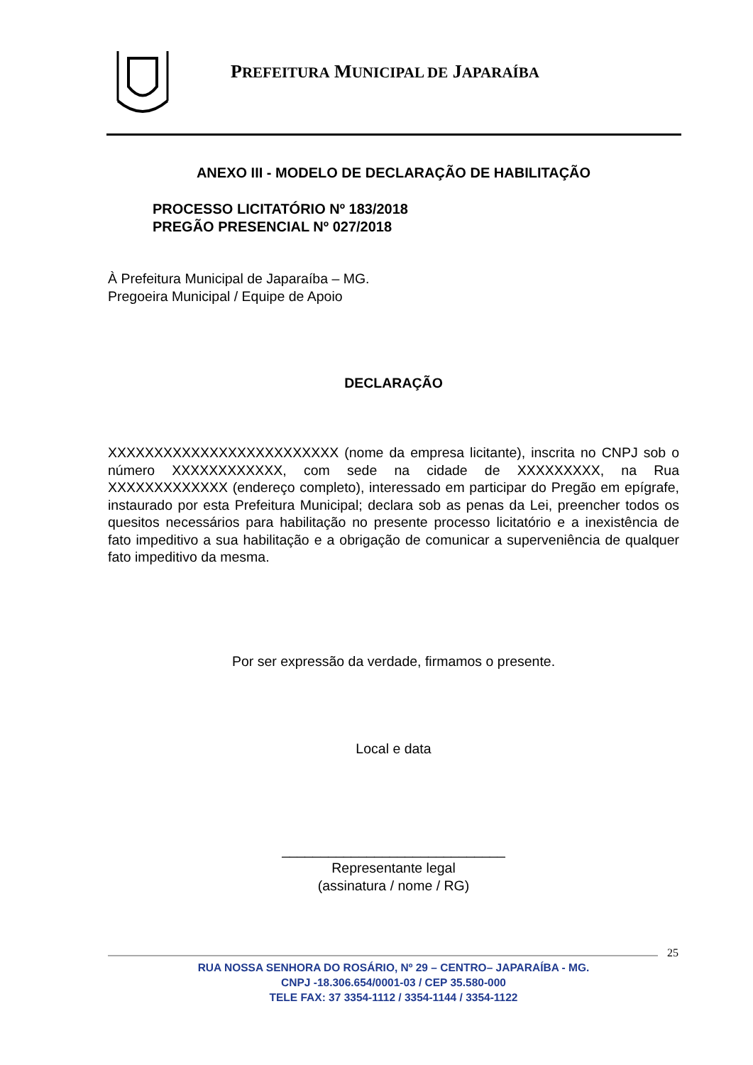PREFEITURA MUNICIPAL DE JAPARAÍBA
ANEXO III - MODELO DE DECLARAÇÃO DE HABILITAÇÃO
PROCESSO LICITATÓRIO Nº 183/2018
PREGÃO PRESENCIAL Nº 027/2018
À Prefeitura Municipal de Japaraíba – MG.
Pregoeira Municipal / Equipe de Apoio
DECLARAÇÃO
XXXXXXXXXXXXXXXXXXXXXXXXX (nome da empresa licitante), inscrita no CNPJ sob o número XXXXXXXXXXXX, com sede na cidade de XXXXXXXXX, na Rua XXXXXXXXXXXXX (endereço completo), interessado em participar do Pregão em epígrafe, instaurado por esta Prefeitura Municipal; declara sob as penas da Lei, preencher todos os quesitos necessários para habilitação no presente processo licitatório e a inexistência de fato impeditivo a sua habilitação e a obrigação de comunicar a superveniência de qualquer fato impeditivo da mesma.
Por ser expressão da verdade, firmamos o presente.
Local e data
_____________________________
Representante legal
(assinatura / nome / RG)
25
RUA NOSSA SENHORA DO ROSÁRIO, Nº 29 – CENTRO– JAPARAÍBA - MG.
CNPJ -18.306.654/0001-03 / CEP 35.580-000
TELE FAX: 37 3354-1112 / 3354-1144 / 3354-1122